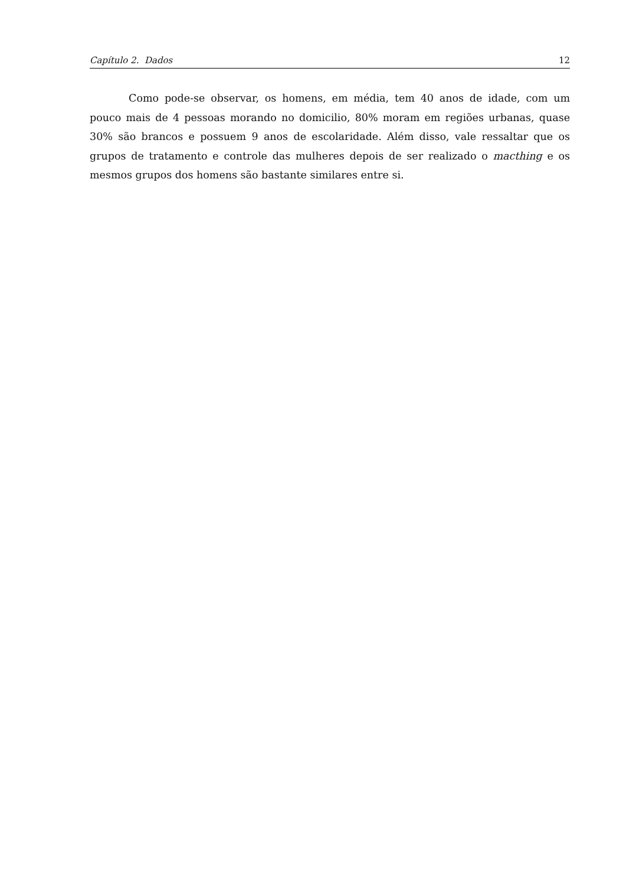Capítulo 2. Dados 12
Como pode-se observar, os homens, em média, tem 40 anos de idade, com um pouco mais de 4 pessoas morando no domicilio, 80% moram em regiões urbanas, quase 30% são brancos e possuem 9 anos de escolaridade. Além disso, vale ressaltar que os grupos de tratamento e controle das mulheres depois de ser realizado o macthing e os mesmos grupos dos homens são bastante similares entre si.